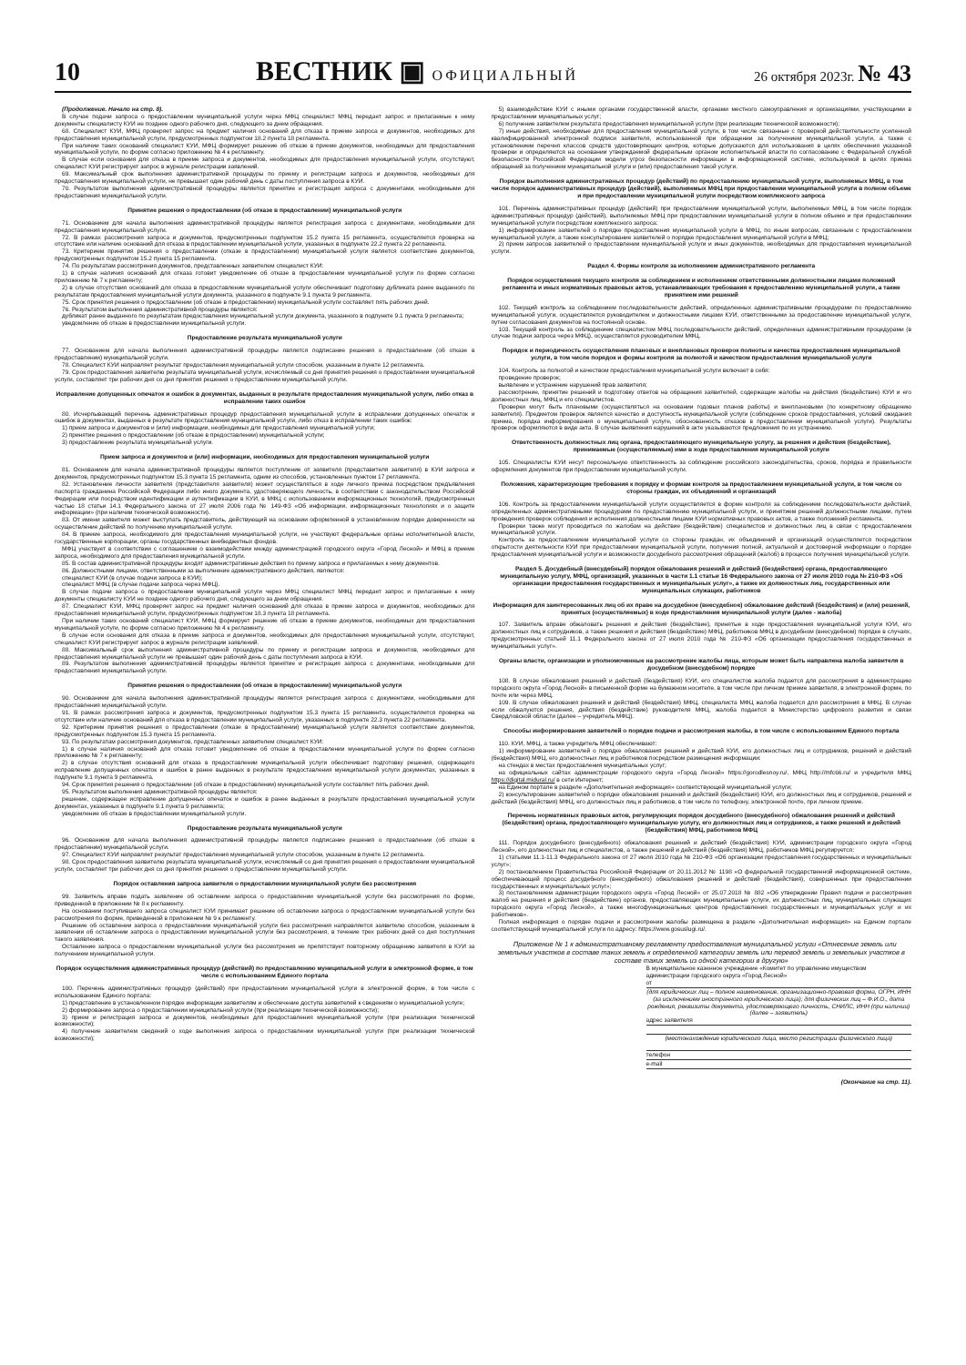10
ВЕСТНИК ▣ ОФИЦИАЛЬНЫЙ
26 октября 2023г. № 43
(Продолжение. Начало на стр. 8).
В случае подачи запроса о предоставлении муниципальной услуги через МФЦ специалист МФЦ передает запрос и прилагаемые к нему документы специалисту КУИ не позднее одного рабочего дня, следующего за днем обращения.
68. Специалист КУИ, МФЦ проверяет запрос на предмет наличия оснований для отказа в приеме запроса и документов, необходимых для предоставления муниципальной услуги, предусмотренных подпунктом 18.2 пункта 18 регламента.
При наличии таких оснований специалист КУИ, МФЦ формирует решение об отказе в приеме документов, необходимых для предоставления муниципальной услуги, по форме согласно приложению № 4 к регламенту.
В случае если основания для отказа в приеме запроса и документов, необходимых для предоставления муниципальной услуги, отсутствуют, специалист КУИ регистрирует запрос в журнале регистрации заявлений.
69. Максимальный срок выполнения административной процедуры по приему и регистрации запроса и документов, необходимых для предоставления муниципальной услуги, не превышает один рабочий день с даты поступления запроса в КУИ.
70. Результатом выполнения административной процедуры является принятие и регистрация запроса с документами, необходимыми для предоставления муниципальной услуги.
Принятие решения о предоставлении (об отказе в предоставлении) муниципальной услуги
71. Основанием для начала выполнения административной процедуры является регистрация запроса с документами, необходимыми для предоставления муниципальной услуги.
72. В рамках рассмотрения запроса и документов, предусмотренных подпунктом 15.2 пункта 15 регламента, осуществляется проверка на отсутствие или наличие оснований для отказа в предоставлении муниципальной услуги, указанных в подпункте 22.2 пункта 22 регламента.
73. Критерием принятия решения о предоставлении (отказе в предоставлении) муниципальной услуги является соответствие документов, предусмотренных подпунктом 15.2 пункта 15 регламента.
74. По результатам рассмотрения документов, представленных заявителем специалист КУИ:
1) в случае наличия оснований для отказа готовит уведомление об отказе в предоставлении муниципальной услуги по форме согласно приложению № 7 к регламенту;
2) в случае отсутствия оснований для отказа в предоставлении муниципальной услуги обеспечивает подготовку дубликата ранее выданного по результатам предоставления муниципальной услуги документа, указанного в подпункте 9.1 пункта 9 регламента.
75. Срок принятия решения о предоставлении (об отказе в предоставлении) муниципальной услуги составляет пять рабочих дней.
76. Результатом выполнения административной процедуры является:
дубликат ранее выданного по результатам предоставления муниципальной услуги документа, указанного в подпункте 9.1 пункта 9 регламента;
уведомление об отказе в предоставлении муниципальной услуги.
Предоставление результата муниципальной услуги
77. Основанием для начала выполнения административной процедуры является подписание решения о предоставлении (об отказе в предоставлении) муниципальной услуги.
78. Специалист КУИ направляет результат предоставления муниципальной услуги способом, указанным в пункте 12 регламента.
79. Срок предоставления заявителю результата муниципальной услуги, исчисляемый со дня принятия решения о предоставлении муниципальной услуги, составляет три рабочих дня со дня принятия решения о предоставлении муниципальной услуги.
Исправление допущенных опечаток и ошибок в документах, выданных в результате предоставления муниципальной услуги, либо отказ в исправлении таких ошибок
80. Исчерпывающий перечень административных процедур предоставления муниципальной услуги в исправлении допущенных опечаток и ошибок в документах, выданных в результате предоставления муниципальной услуги, либо отказ в исправлении таких ошибок:
1) прием запроса и документов и (или) информации, необходимых для предоставления муниципальной услуги;
2) принятие решения о предоставлении (об отказе в предоставлении) муниципальной услуги;
3) предоставление результата муниципальной услуги.
Прием запроса и документов и (или) информации, необходимых для предоставления муниципальной услуги
81. Основанием для начала административной процедуры является поступление от заявителя (представителя заявителя) в КУИ запроса и документов, предусмотренных подпунктом 15.3 пункта 15 регламента, одним из способов, установленных пунктом 17 регламента.
82. Установление личности заявителя (представителя заявителя) может осуществляться в ходе личного приема посредством предъявления паспорта гражданина Российской Федерации либо иного документа, удостоверяющего личность, в соответствии с законодательством Российской Федерации или посредством идентификации и аутентификации в КУИ, в МФЦ с использованием информационных технологий, предусмотренных частью 18 статьи 14.1 Федерального закона от 27 июля 2006 года № 149-ФЗ «Об информации, информационных технологиях и о защите информации» (при наличии технической возможности).
83. От имени заявителя может выступать представитель, действующий на основании оформленной в установленном порядке доверенности на осуществление действий по получению муниципальной услуги.
84. В приеме запроса, необходимого для предоставления муниципальной услуги, не участвуют федеральные органы исполнительной власти, государственные корпорации, органы государственных внебюджетных фондов.
МФЦ участвует в соответствии с соглашением о взаимодействии между администрацией городского округа «Город Лесной» и МФЦ в приеме запроса, необходимого для предоставления муниципальной услуги.
85. В состав административной процедуры входят административные действия по приему запроса и прилагаемых к нему документов.
86. Должностными лицами, ответственными за выполнение административного действия, являются:
специалист КУИ (в случае подачи запроса в КУИ);
специалист МФЦ (в случае подачи запроса через МФЦ).
В случае подачи запроса о предоставлении муниципальной услуги через МФЦ специалист МФЦ передает запрос и прилагаемые к нему документы специалисту КУИ не позднее одного рабочего дня, следующего за днем обращения.
87. Специалист КУИ, МФЦ проверяет запрос на предмет наличия оснований для отказа в приеме запроса и документов, необходимых для предоставления муниципальной услуги, предусмотренных подпунктом 18.3 пункта 18 регламента.
При наличии таких оснований специалист КУИ, МФЦ формирует решение об отказе в приеме документов, необходимых для предоставления муниципальной услуги, по форме согласно приложению № 4 к регламенту.
В случае если основания для отказа в приеме запроса и документов, необходимых для предоставления муниципальной услуги, отсутствуют, специалист КУИ регистрирует запрос в журнале регистрации заявлений.
88. Максимальный срок выполнения административной процедуры по приему и регистрации запроса и документов, необходимых для предоставления муниципальной услуги не превышает один рабочий день с даты поступления запроса в КУИ.
89. Результатом выполнения административной процедуры является принятие и регистрация запроса с документами, необходимыми для предоставления муниципальной услуги.
Принятие решения о предоставлении (об отказе в предоставлении) муниципальной услуги
90. Основанием для начала выполнения административной процедуры является регистрация запроса с документами, необходимыми для предоставления муниципальной услуги.
91. В рамках рассмотрения запроса и документов, предусмотренных подпунктом 15.3 пункта 15 регламента, осуществляется проверка на отсутствие или наличие оснований для отказа в предоставлении муниципальной услуги, указанных в подпункте 22.3 пункта 22 регламента.
92. Критерием принятия решения о предоставлении (отказе в предоставлении) муниципальной услуги является соответствие документов, предусмотренных подпунктом 15.3 пункта 15 регламента.
93. По результатам рассмотрения документов, представленных заявителем специалист КУИ:
1) в случае наличия оснований для отказа готовит уведомление об отказе в предоставлении муниципальной услуги по форме согласно приложению № 7 к регламенту;
2) в случае отсутствия оснований для отказа в предоставлении муниципальной услуги обеспечивает подготовку решения, содержащего исправление допущенных опечаток и ошибок в ранее выданных в результате предоставления муниципальной услуги документах, указанных в подпункте 9.1 пункта 9 регламента.
94. Срок принятия решения о предоставлении (об отказе в предоставлении) муниципальной услуги составляет пять рабочих дней.
95. Результатом выполнения административной процедуры является:
решение, содержащее исправление допущенных опечаток и ошибок в ранее выданных в результате предоставления муниципальной услуги документах, указанных в подпункте 9.1 пункта 9 регламента;
уведомление об отказе в предоставлении муниципальной услуги.
Предоставление результата муниципальной услуги
96. Основанием для начала выполнения административной процедуры является подписание решения о предоставлении (об отказе в предоставлении) муниципальной услуги.
97. Специалист КУИ направляет результат предоставления муниципальной услуги способом, указанным в пункте 12 регламента.
98. Срок предоставления заявителю результата муниципальной услуги, исчисляемый со дня принятия решения о предоставлении муниципальной услуги, составляет три рабочих дня со дня принятия решения о предоставлении муниципальной услуги.
Порядок оставления запроса заявителя о предоставлении муниципальной услуги без рассмотрения
99. Заявитель вправе подать заявление об оставлении запроса о предоставлении муниципальной услуги без рассмотрения по форме, приведенной в приложении № 8 к регламенту.
На основании поступившего запроса специалист КУИ принимает решение об оставлении запроса о предоставлении муниципальной услуги без рассмотрения по форме, приведенной в приложении № 9 к регламенту.
Решение об оставлении запроса о предоставлении муниципальной услуги без рассмотрения направляется заявителю способом, указанным в заявлении об оставлении запроса о предоставлении муниципальной услуги без рассмотрения, в течение трех рабочих дней со дня поступления такого заявления.
Оставление запроса о предоставлении муниципальной услуги без рассмотрения не препятствует повторному обращению заявителя в КУИ за получением муниципальной услуги.
Порядок осуществления административных процедур (действий) по предоставлению муниципальной услуги в электронной форме, в том числе с использованием Единого портала
100. Перечень административных процедур (действий) при предоставлении муниципальной услуги в электронной форме, в том числе с использованием Единого портала:
1) представление в установленном порядке информации заявителям и обеспечение доступа заявителей к сведениям о муниципальной услуге;
2) формирование запроса о предоставлении муниципальной услуги (при реализации технической возможности);
3) прием и регистрация запроса и документов, необходимых для предоставления муниципальной услуги (при реализации технической возможности);
4) получение заявителем сведений о ходе выполнения запроса о предоставлении муниципальной услуги (при реализации технической возможности);
5) взаимодействие КУИ с иными органами государственной власти, органами местного самоуправления и организациями, участвующими в предоставлении муниципальных услуг;
6) получение заявителем результата предоставления муниципальной услуги (при реализации технической возможности);
7) иные действия, необходимые для предоставления муниципальной услуги, в том числе связанные с проверкой действительности усиленной квалифицированной электронной подписи заявителя, использованной при обращении за получением муниципальной услуги, а также с установлением перечня классов средств удостоверяющих центров, которые допускаются для использования в целях обеспечения указанной проверки и определяются на основании утверждаемой федеральным органом исполнительной власти по согласованию с Федеральной службой безопасности Российской Федерации модели угроз безопасности информации в информационной системе, используемой в целях приема обращений за получением муниципальной услуги и (или) предоставления такой услуги.
Порядок выполнения административных процедур (действий) по предоставлению муниципальной услуги, выполняемых МФЦ, в том числе порядок административных процедур (действий), выполняемых МФЦ при предоставлении муниципальной услуги в полном объеме и при предоставлении муниципальной услуги посредством комплексного запроса
101. Перечень административных процедур (действий) при предоставлении муниципальной услуги, выполняемых МФЦ, в том числе порядок административных процедур (действий), выполняемых МФЦ при предоставлении муниципальной услуги в полном объеме и при предоставлении муниципальной услуги посредством комплексного запроса:
1) информирование заявителей о порядке предоставления муниципальной услуги в МФЦ, по иным вопросам, связанным с предоставлением муниципальной услуги, а также консультирование заявителей о порядке предоставления муниципальной услуги в МФЦ;
2) прием запросов заявителей о предоставлении муниципальной услуги и иных документов, необходимых для предоставления муниципальной услуги.
Раздел 4. Формы контроля за исполнением административного регламента
Порядок осуществления текущего контроля за соблюдением и исполнением ответственными должностными лицами положений регламента и иных нормативных правовых актов, устанавливающих требования к предоставлению муниципальной услуги, а также принятием ими решений
102. Текущий контроль за соблюдением последовательности действий, определенных административными процедурами по предоставлению муниципальной услуги, осуществляется руководителем и должностными лицами КУИ, ответственными за предоставление муниципальной услуги, путем согласования документов на постоянной основе.
103. Текущий контроль за соблюдением специалистом МФЦ последовательности действий, определенных административными процедурами (в случае подачи запроса через МФЦ), осуществляется руководителем МФЦ.
Порядок и периодичность осуществления плановых и внеплановых проверок полноты и качества предоставления муниципальной услуги, в том числе порядок и формы контроля за полнотой и качеством предоставления муниципальной услуги
104. Контроль за полнотой и качеством предоставления муниципальной услуги включает в себя:
проведение проверок;
выявление и устранение нарушений прав заявителя;
рассмотрение, принятие решений и подготовку ответов на обращения заявителей, содержащие жалобы на действия (бездействие) КУИ и его должностных лиц, МФЦ и его специалистов.
Проверки могут быть плановыми (осуществляться на основании годовых планов работы) и внеплановыми (по конкретному обращению заявителя). Предметом проверок является качество и доступность муниципальной услуги (соблюдение сроков предоставления, условий ожидания приема, порядка информирования о муниципальной услуге, обоснованность отказов в предоставлении муниципальной услуги). Результаты проверок оформляются в виде акта. В случае выявления нарушений в акте указываются предложения по их устранению.
Ответственность должностных лиц органа, предоставляющего муниципальную услугу, за решения и действия (бездействие), принимаемые (осуществляемые) ими в ходе предоставления муниципальной услуги
105. Специалисты КУИ несут персональную ответственность за соблюдение российского законодательства, сроков, порядка и правильности оформления документов при предоставлении муниципальной услуги.
Положения, характеризующие требования к порядку и формам контроля за предоставлением муниципальной услуги, в том числе со стороны граждан, их объединений и организаций
106. Контроль за предоставлением муниципальной услуги осуществляется в форме контроля за соблюдением последовательности действий, определенных административными процедурами по предоставлению муниципальной услуги, и принятием решений должностными лицами, путем проведения проверок соблюдения и исполнения должностными лицами КУИ нормативных правовых актов, а также положений регламента.
Проверки также могут проводиться по жалобам на действие (бездействие) специалистов и должностных лиц в связи с предоставлением муниципальной услуги.
Контроль за предоставлением муниципальной услуги со стороны граждан, их объединений и организаций осуществляется посредством открытости деятельности КУИ при предоставлении муниципальной услуги, получения полной, актуальной и достоверной информации о порядке предоставления муниципальной услуги и возможности досудебного рассмотрения обращений (жалоб) в процессе получения муниципальной услуги.
Раздел 5. Досудебный (внесудебный) порядок обжалования решений и действий (бездействия) органа, предоставляющего муниципальную услугу, МФЦ, организаций, указанных в части 1.1 статьи 16 Федерального закона от 27 июля 2010 года № 210-ФЗ «Об организации предоставления государственных и муниципальных услуг», а также их должностных лиц, государственных или муниципальных служащих, работников
Информация для заинтересованных лиц об их праве на досудебное (внесудебное) обжалование действий (бездействия) и (или) решений, принятых (осуществляемых) в ходе предоставления муниципальной услуги (далее - жалоба)
107. Заявитель вправе обжаловать решения и действия (бездействие), принятые в ходе предоставления муниципальной услуги КУИ, его должностных лиц и сотрудников, а также решения и действия (бездействие) МФЦ, работников МФЦ в досудебном (внесудебном) порядке в случаях, предусмотренных статьей 11.1 Федерального закона от 27 июля 2010 года № 210-ФЗ «Об организации предоставления государственных и муниципальных услуг».
Органы власти, организации и уполномоченные на рассмотрение жалобы лица, которым может быть направлена жалоба заявителя в досудебном (внесудебном) порядке
108. В случае обжалования решений и действий (бездействия) КУИ, его специалистов жалоба подается для рассмотрения в администрацию городского округа «Город Лесной» в письменной форме на бумажном носителе, в том числе при личном приеме заявителя, в электронной форме, по почте или через МФЦ.
109. В случае обжалования решений и действий (бездействия) МФЦ, специалиста МФЦ жалоба подается для рассмотрения в МФЦ. В случае если обжалуются решения, действия (бездействие) руководителя МФЦ, жалоба подается в Министерство цифрового развития и связи Свердловской области (далее – учредитель МФЦ).
Способы информирования заявителей о порядке подачи и рассмотрения жалобы, в том числе с использованием Единого портала
110. КУИ, МФЦ, а также учредитель МФЦ обеспечивают:
1) информирование заявителей о порядке обжалования решений и действий КУИ, его должностных лиц и сотрудников, решений и действий (бездействия) МФЦ, его должностных лиц и работников посредством размещения информации:
на стендах в местах предоставления муниципальных услуг;
на официальных сайтах администрации городского округа «Город Лесной» https://gorodlesnoy.ru/, МФЦ http://mfc66.ru/ и учредителя МФЦ https://digital.midural.ru/ в сети Интернет;
на Едином портале в разделе «Дополнительная информация» соответствующей муниципальной услуги;
2) консультирование заявителей о порядке обжалования решений и действий (бездействия) КУИ, его должностных лиц и сотрудников, решений и действий (бездействия) МФЦ, его должностных лиц и работников, в том числе по телефону, электронной почте, при личном приеме.
Перечень нормативных правовых актов, регулирующих порядок досудебного (внесудебного) обжалования решений и действий (бездействия) органа, предоставляющего муниципальную услугу, его должностных лиц и сотрудников, а также решений и действий (бездействия) МФЦ, работников МФЦ
111. Порядок досудебного (внесудебного) обжалования решений и действий (бездействия) КУИ, администрации городского округа «Город Лесной», его должностных лиц и специалистов, а также решений и действий (бездействия) МФЦ, работников МФЦ регулируется:
1) статьями 11.1-11.3 Федерального закона от 27 июля 2010 года № 210-ФЗ «Об организации предоставления государственных и муниципальных услуг»;
2) постановлением Правительства Российской Федерации от 20.11.2012 № 1198 «О федеральной государственной информационной системе, обеспечивающей процесс досудебного (внесудебного) обжалования решений и действий (бездействия), совершенных при предоставлении государственных и муниципальных услуг»;
3) постановлением администрации городского округа «Город Лесной» от 25.07.2018 № 882 «Об утверждении Правил подачи и рассмотрения жалоб на решения и действия (бездействие) органов, предоставляющих муниципальные услуги, их должностных лиц, муниципальных служащих городского округа «Город Лесной», а также многофункциональных центров предоставления государственных и муниципальных услуг и их работников».
Полная информация о порядке подачи и рассмотрении жалобы размещена в разделе «Дополнительная информация» на Едином портале соответствующей муниципальной услуги по адресу: https://www.gosuslugi.ru/.
Приложение № 1 к административному регламенту предоставления муниципальной услуги «Отнесение земель или земельных участков в составе таких земель к определенной категории земель или перевод земель и земельных участков в составе таких земель из одной категории в другую»
В муниципальное казенное учреждение «Комитет по управлению имуществом администрации городского округа «Город Лесной»
от
(для юридических лиц – полное наименование, организационно-правовая форма, ОГРН, ИНН (за исключением иностранного юридического лица); для физических лиц – Ф.И.О., дата рождения, реквизиты документа, удостоверяющего личность, СНИЛС, ИНН (при наличии) (далее – заявитель)
адрес заявителя
(местонахождение юридического лица, место регистрации физического лица)
телефон
e-mail
(Окончание на стр. 11).